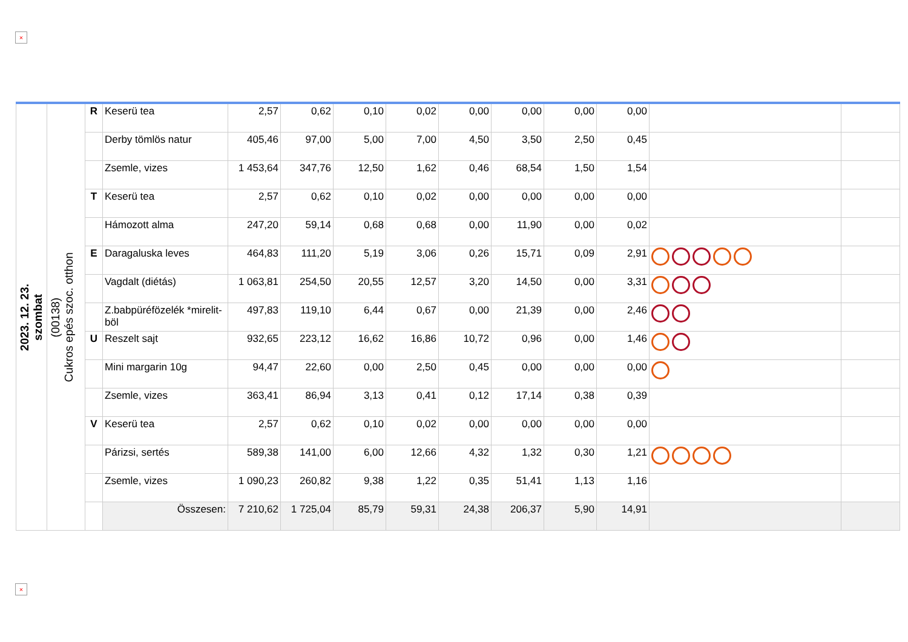×
| 2023. 12. 23. szombat | (00138) Cukros epés szoc. otthon | R | Keserü tea | 2,57 | 0,62 | 0,10 | 0,02 | 0,00 | 0,00 | 0,00 | 0,00 | | |
| | | | Derby tömlös natur | 405,46 | 97,00 | 5,00 | 7,00 | 4,50 | 3,50 | 2,50 | 0,45 | | |
| | | | Zsemle, vizes | 1 453,64 | 347,76 | 12,50 | 1,62 | 0,46 | 68,54 | 1,50 | 1,54 | | |
| | | T | Keserü tea | 2,57 | 0,62 | 0,10 | 0,02 | 0,00 | 0,00 | 0,00 | 0,00 | | |
| | | | Hámozott alma | 247,20 | 59,14 | 0,68 | 0,68 | 0,00 | 11,90 | 0,00 | 0,02 | | |
| | | E | Daragaluska leves | 464,83 | 111,20 | 5,19 | 3,06 | 0,26 | 15,71 | 0,09 | 2,91 | | |
| | | | Vagdalt (diétás) | 1 063,81 | 254,50 | 20,55 | 12,57 | 3,20 | 14,50 | 0,00 | 3,31 | | |
| | | | Z.babpüréfözelék *mirelit-böl | 497,83 | 119,10 | 6,44 | 0,67 | 0,00 | 21,39 | 0,00 | 2,46 | | |
| | | U | Reszelt sajt | 932,65 | 223,12 | 16,62 | 16,86 | 10,72 | 0,96 | 0,00 | 1,46 | | |
| | | | Mini margarin 10g | 94,47 | 22,60 | 0,00 | 2,50 | 0,45 | 0,00 | 0,00 | 0,00 | | |
| | | | Zsemle, vizes | 363,41 | 86,94 | 3,13 | 0,41 | 0,12 | 17,14 | 0,38 | 0,39 | | |
| | | V | Keserü tea | 2,57 | 0,62 | 0,10 | 0,02 | 0,00 | 0,00 | 0,00 | 0,00 | | |
| | | | Párizsi, sertés | 589,38 | 141,00 | 6,00 | 12,66 | 4,32 | 1,32 | 0,30 | 1,21 | | |
| | | | Zsemle, vizes | 1 090,23 | 260,82 | 9,38 | 1,22 | 0,35 | 51,41 | 1,13 | 1,16 | | |
| | | | Összesen: | 7 210,62 | 1 725,04 | 85,79 | 59,31 | 24,38 | 206,37 | 5,90 | 14,91 | | |
×